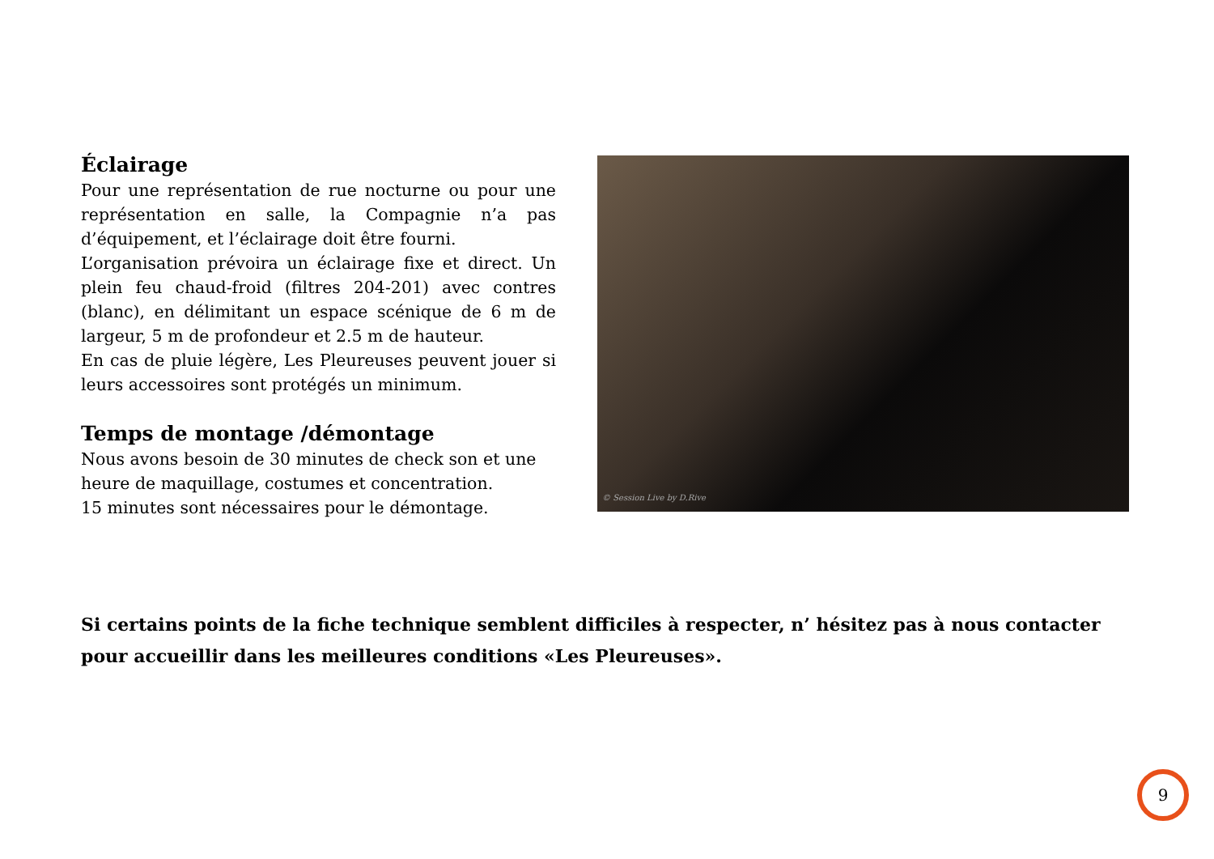Éclairage
Pour une représentation de rue nocturne ou pour une représentation en salle, la Compagnie n’a pas d’équipement, et l’éclairage doit être fourni.
L’organisation prévoira un éclairage fixe et direct. Un plein feu chaud-froid (filtres 204-201) avec contres (blanc), en délimitant un espace scénique de 6 m de largeur, 5 m de profondeur et 2.5 m de hauteur.
En cas de pluie légère, Les Pleureuses peuvent jouer si leurs accessoires sont protégés un minimum.
Temps de montage /démontage
Nous avons besoin de 30 minutes de check son et une heure de maquillage, costumes et concentration.
15 minutes sont nécessaires pour le démontage.
© Session Live by D.Rive
Si certains points de la fiche technique semblent difficiles à respecter, n’ hésitez pas à nous contacter pour accueillir dans les meilleures conditions «Les Pleureuses».
9